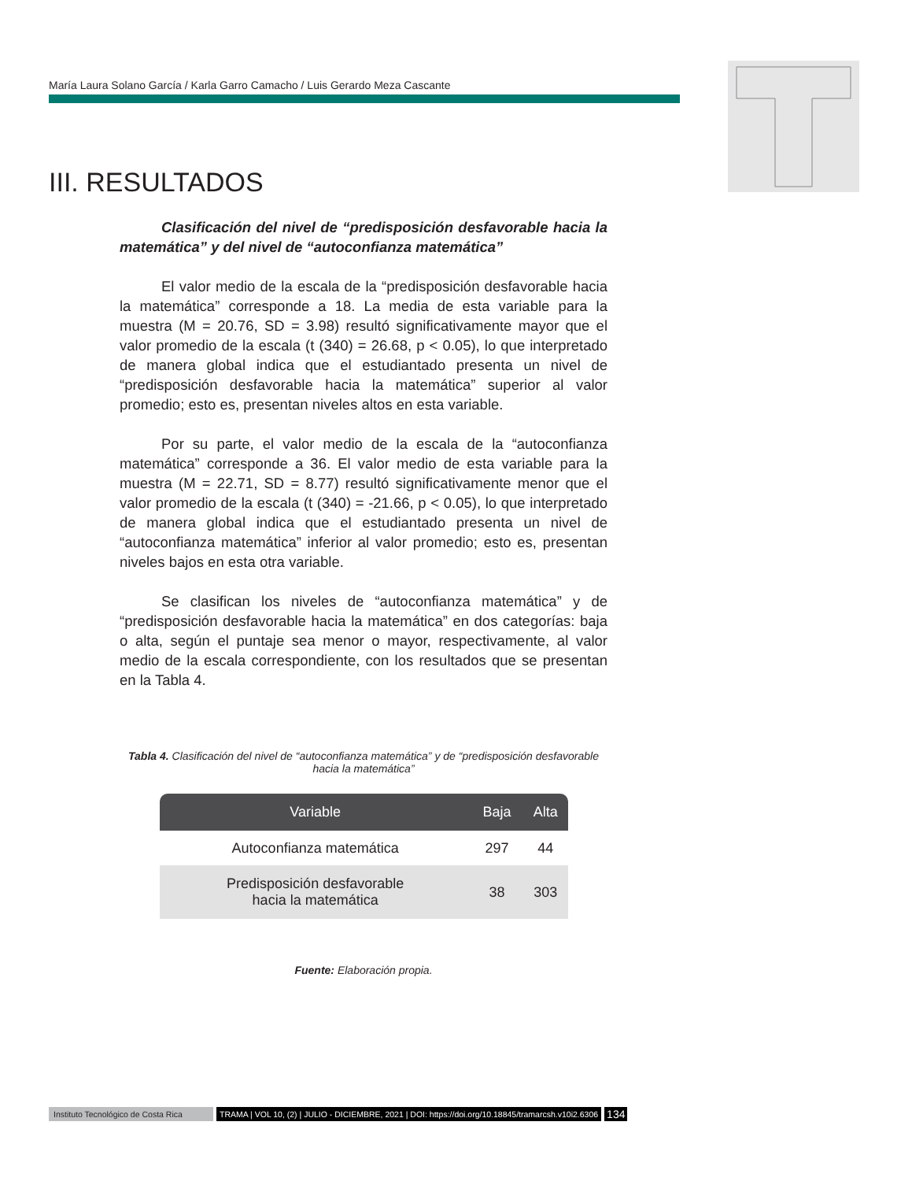María Laura Solano García / Karla Garro Camacho / Luis Gerardo Meza Cascante
III. RESULTADOS
Clasificación del nivel de “predisposición desfavorable hacia la matemática” y del nivel de “autoconfianza matemática”
El valor medio de la escala de la “predisposición desfavorable hacia la matemática” corresponde a 18. La media de esta variable para la muestra (M = 20.76, SD = 3.98) resultó significativamente mayor que el valor promedio de la escala (t (340) = 26.68, p < 0.05), lo que interpretado de manera global indica que el estudiantado presenta un nivel de “predisposición desfavorable hacia la matemática” superior al valor promedio; esto es, presentan niveles altos en esta variable.
Por su parte, el valor medio de la escala de la “autoconfianza matemática” corresponde a 36. El valor medio de esta variable para la muestra (M = 22.71, SD = 8.77) resultó significativamente menor que el valor promedio de la escala (t (340) = -21.66, p < 0.05), lo que interpretado de manera global indica que el estudiantado presenta un nivel de “autoconfianza matemática” inferior al valor promedio; esto es, presentan niveles bajos en esta otra variable.
Se clasifican los niveles de “autoconfianza matemática” y de “predisposición desfavorable hacia la matemática” en dos categorías: baja o alta, según el puntaje sea menor o mayor, respectivamente, al valor medio de la escala correspondiente, con los resultados que se presentan en la Tabla 4.
Tabla 4. Clasificación del nivel de “autoconfianza matemática” y de “predisposición desfavorable hacia la matemática”
| Variable | Baja | Alta |
| --- | --- | --- |
| Autoconfianza matemática | 297 | 44 |
| Predisposición desfavorable hacia la matemática | 38 | 303 |
Fuente: Elaboración propia.
Instituto Tecnológico de Costa Rica TRAMA | VOL 10, (2) | JULIO - DICIEMBRE, 2021 | DOI: https://doi.org/10.18845/tramarcsh.v10i2.6306 134